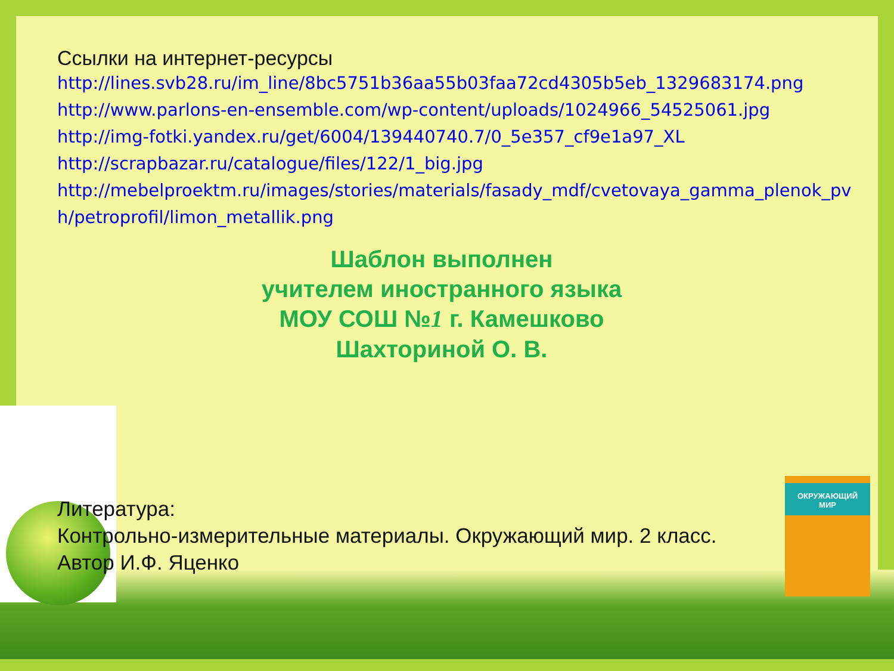ОКРУЖАЮЩИЙ
МИР
Ссылки на интернет-ресурсы
http://lines.svb28.ru/im_line/8bc5751b36aa55b03faa72cd4305b5eb_1329683174.png
http://www.parlons-en-ensemble.com/wp-content/uploads/1024966_54525061.jpg
http://img-fotki.yandex.ru/get/6004/139440740.7/0_5e357_cf9e1a97_XL
http://scrapbazar.ru/catalogue/files/122/1_big.jpg
http://mebelproektm.ru/images/stories/materials/fasady_mdf/cvetovaya_gamma_plenok_pvh/petroprofil/limon_metallik.png
Шаблон выполнен
учителем иностранного языка
МОУ СОШ №1 г. Камешково
Шахториной О. В.
Литература:
Контрольно-измерительные материалы. Окружающий мир. 2 класс. Автор И.Ф. Яценко